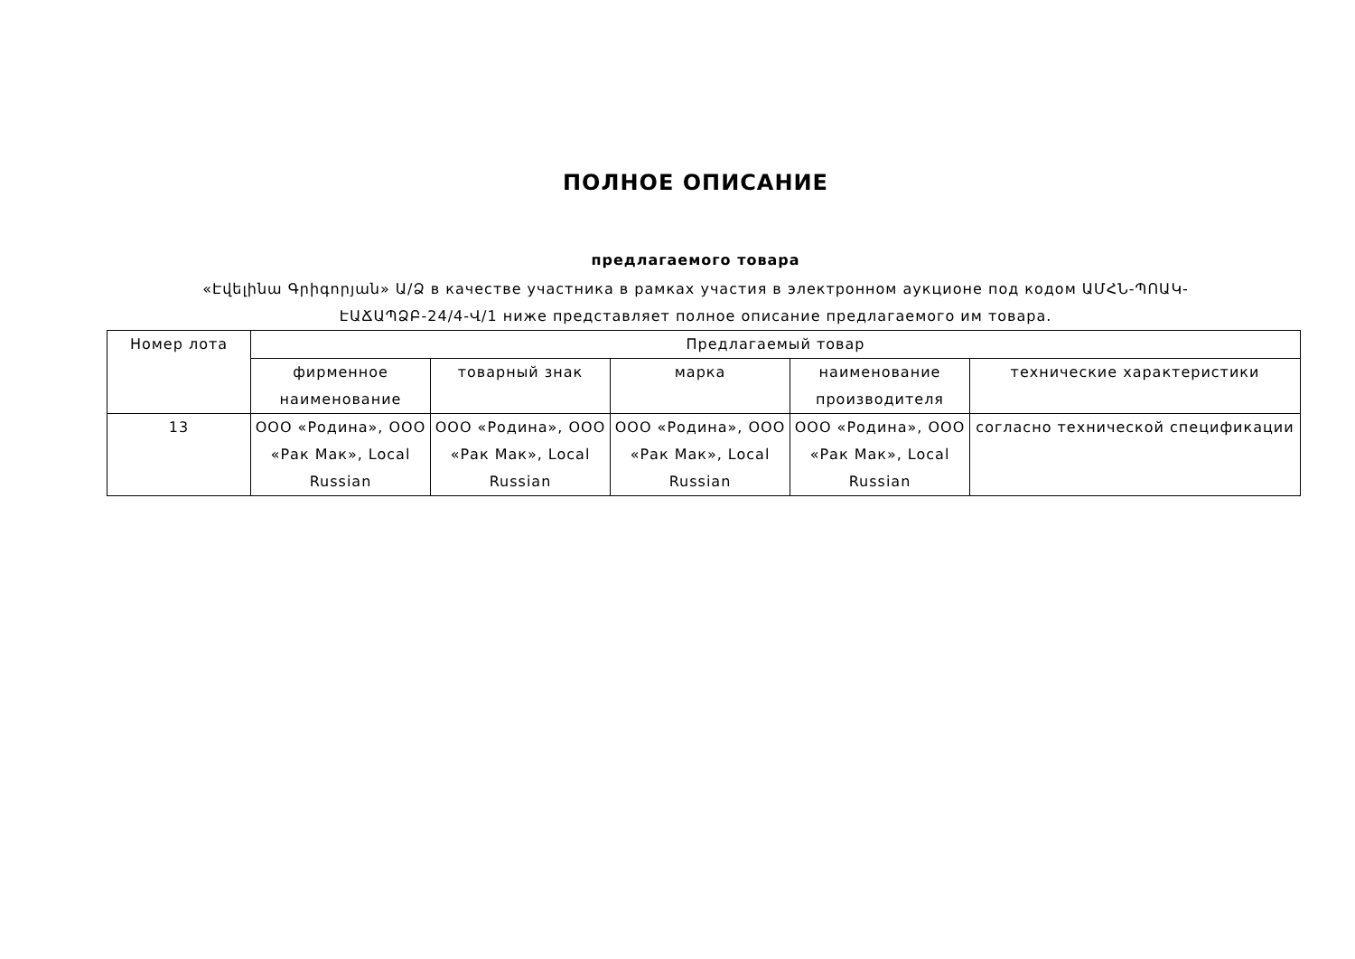ПОЛНОЕ ОПИСАНИЕ
предлагаемого товара
«Էվելինա Գրիգորյան» Ա/Ձ в качестве участника в рамках участия в электронном аукционе под кодом ԱՄՀՆ-ՊՈԱԿ-ԷԱՃԱՊՁԲ-24/4-Վ/1 ниже представляет полное описание предлагаемого им товара.
| Номер лота | Предлагаемый товар | | | | |
| --- | --- | --- | --- | --- | --- |
| | фирменное наименование | товарный знак | марка | наименование производителя | технические характеристики |
| 13 | ООО «Родина», ООО «Рак Мак», Local Russian | ООО «Родина», ООО «Рак Мак», Local Russian | ООО «Родина», ООО «Рак Мак», Local Russian | ООО «Родина», ООО «Рак Мак», Local Russian | согласно технической спецификации |